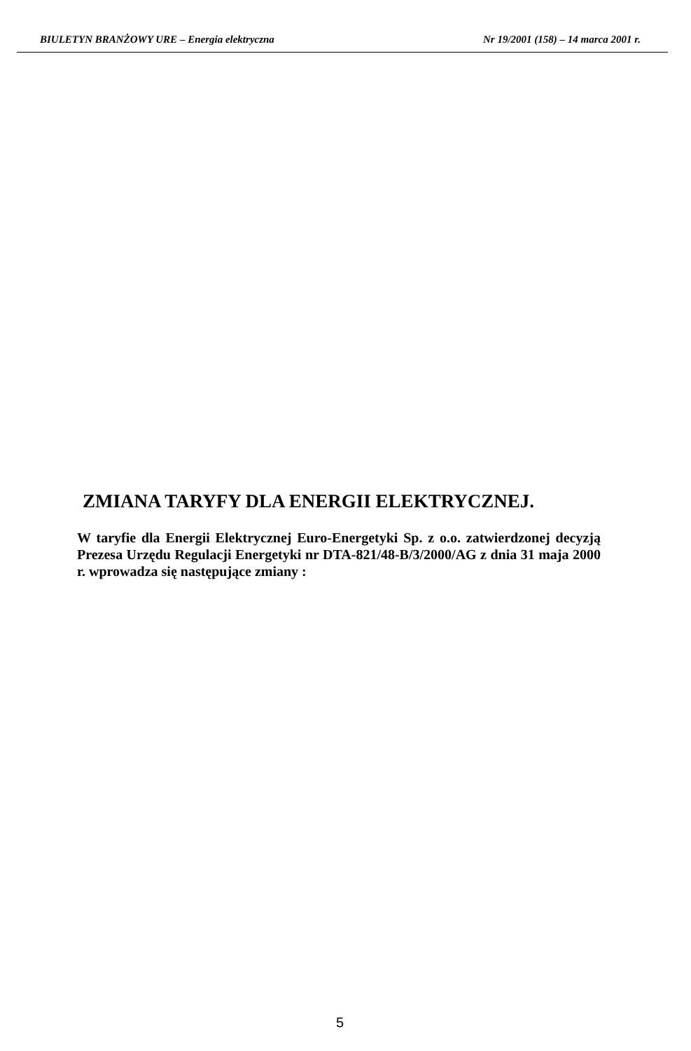BIULETYN BRANŻOWY URE – Energia elektryczna Nr 19/2001 (158) – 14 marca 2001 r.
ZMIANA TARYFY DLA ENERGII ELEKTRYCZNEJ.
W taryfie dla Energii Elektrycznej Euro-Energetyki Sp. z o.o. zatwierdzonej decyzją Prezesa Urzędu Regulacji Energetyki nr DTA-821/48-B/3/2000/AG z dnia 31 maja 2000 r. wprowadza się następujące zmiany :
5